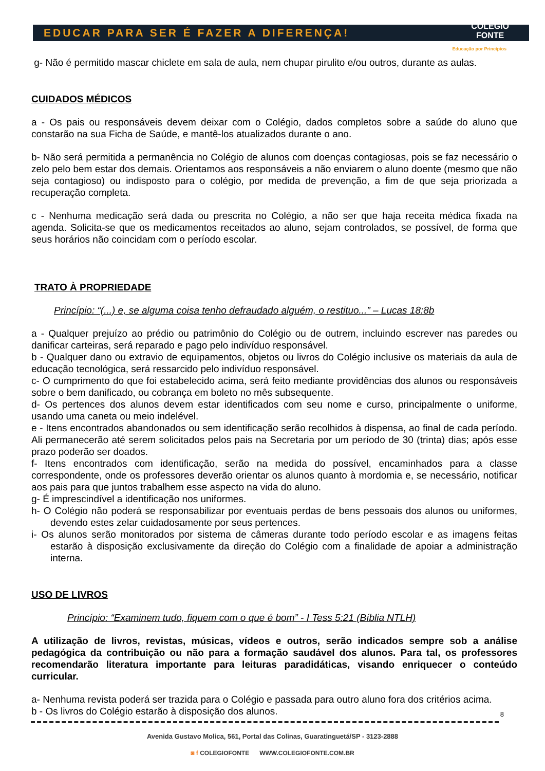EDUCAR PARA SER É FAZER A DIFERENÇA!
COLÉGIO
FONTE
Educação por Princípios
g- Não é permitido mascar chiclete em sala de aula, nem chupar pirulito e/ou outros, durante as aulas.
CUIDADOS MÉDICOS
a - Os pais ou responsáveis devem deixar com o Colégio, dados completos sobre a saúde do aluno que constarão na sua Ficha de Saúde, e mantê-los atualizados durante o ano.
b- Não será permitida a permanência no Colégio de alunos com doenças contagiosas, pois se faz necessário o zelo pelo bem estar dos demais. Orientamos aos responsáveis a não enviarem o aluno doente (mesmo que não seja contagioso) ou indisposto para o colégio, por medida de prevenção, a fim de que seja priorizada a recuperação completa.
c - Nenhuma medicação será dada ou prescrita no Colégio, a não ser que haja receita médica fixada na agenda. Solicita-se que os medicamentos receitados ao aluno, sejam controlados, se possível, de forma que seus horários não coincidam com o período escolar.
TRATO À PROPRIEDADE
Princípio: “(...) e, se alguma coisa tenho defraudado alguém, o restituo...” – Lucas 18:8b
a - Qualquer prejuízo ao prédio ou patrimônio do Colégio ou de outrem, incluindo escrever nas paredes ou danificar carteiras, será reparado e pago pelo indivíduo responsável.
b - Qualquer dano ou extravio de equipamentos, objetos ou livros do Colégio inclusive os materiais da aula de educação tecnológica, será ressarcido pelo indivíduo responsável.
c- O cumprimento do que foi estabelecido acima, será feito mediante providências dos alunos ou responsáveis sobre o bem danificado, ou cobrança em boleto no mês subsequente.
d- Os pertences dos alunos devem estar identificados com seu nome e curso, principalmente o uniforme, usando uma caneta ou meio indelével.
e - Itens encontrados abandonados ou sem identificação serão recolhidos à dispensa, ao final de cada período. Ali permanecerão até serem solicitados pelos pais na Secretaria por um período de 30 (trinta) dias; após esse prazo poderão ser doados.
f- Itens encontrados com identificação, serão na medida do possível, encaminhados para a classe correspondente, onde os professores deverão orientar os alunos quanto à mordomia e, se necessário, notificar aos pais para que juntos trabalhem esse aspecto na vida do aluno.
g- É imprescindível a identificação nos uniformes.
h- O Colégio não poderá se responsabilizar por eventuais perdas de bens pessoais dos alunos ou uniformes, devendo estes zelar cuidadosamente por seus pertences.
i- Os alunos serão monitorados por sistema de câmeras durante todo período escolar e as imagens feitas estarão à disposição exclusivamente da direção do Colégio com a finalidade de apoiar a administração interna.
USO DE LIVROS
Princípio: “Examinem tudo, fiquem com o que é bom” - I Tess 5:21 (Bíblia NTLH)
A utilização de livros, revistas, músicas, vídeos e outros, serão indicados sempre sob a análise pedagógica da contribuição ou não para a formação saudável dos alunos. Para tal, os professores recomendarão literatura importante para leituras paradidáticas, visando enriquecer o conteúdo curricular.
a- Nenhuma revista poderá ser trazida para o Colégio e passada para outro aluno fora dos critérios acima.
b - Os livros do Colégio estarão à disposição dos alunos.
8
Avenida Gustavo Molica, 561, Portal das Colinas, Guaratinguetá/SP - 3123-2888
◙ f COLEGIOFONTE WWW.COLEGIOFONTE.COM.BR